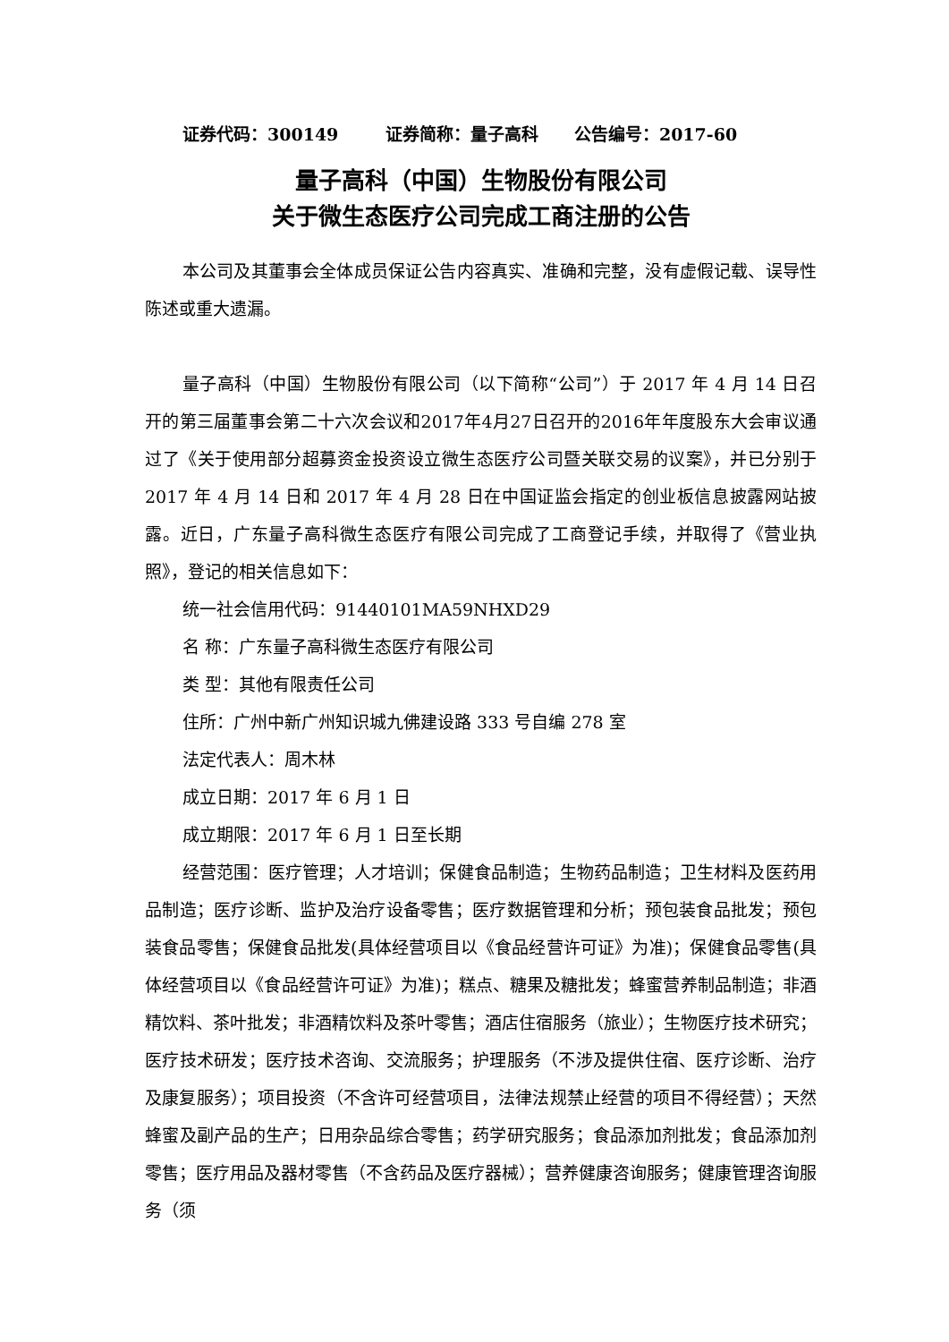证券代码：300149 证券简称：量子高科 公告编号：2017-60
量子高科（中国）生物股份有限公司
关于微生态医疗公司完成工商注册的公告
本公司及其董事会全体成员保证公告内容真实、准确和完整，没有虚假记载、误导性陈述或重大遗漏。
量子高科（中国）生物股份有限公司（以下简称“公司”）于 2017 年 4 月 14 日召开的第三届董事会第二十六次会议和2017年4月27日召开的2016年年度股东大会审议通过了《关于使用部分超募资金投资设立微生态医疗公司暨关联交易的议案》，并已分别于 2017 年 4 月 14 日和 2017 年 4 月 28 日在中国证监会指定的创业板信息披露网站披露。近日，广东量子高科微生态医疗有限公司完成了工商登记手续，并取得了《营业执照》，登记的相关信息如下：
统一社会信用代码：91440101MA59NHXD29
名 称：广东量子高科微生态医疗有限公司
类 型：其他有限责任公司
住所：广州中新广州知识城九佛建设路 333 号自编 278 室
法定代表人：周木林
成立日期：2017 年 6 月 1 日
成立期限：2017 年 6 月 1 日至长期
经营范围：医疗管理；人才培训；保健食品制造；生物药品制造；卫生材料及医药用品制造；医疗诊断、监护及治疗设备零售；医疗数据管理和分析；预包装食品批发；预包装食品零售；保健食品批发(具体经营项目以《食品经营许可证》为准)；保健食品零售(具体经营项目以《食品经营许可证》为准)；糕点、糖果及糖批发；蜂蜜营养制品制造；非酒精饮料、茶叶批发；非酒精饮料及茶叶零售；酒店住宿服务（旅业）；生物医疗技术研究；医疗技术研发；医疗技术咨询、交流服务；护理服务（不涉及提供住宿、医疗诊断、治疗及康复服务）；项目投资（不含许可经营项目，法律法规禁止经营的项目不得经营）；天然蜂蜜及副产品的生产；日用杂品综合零售；药学研究服务；食品添加剂批发；食品添加剂零售；医疗用品及器材零售（不含药品及医疗器械）；营养健康咨询服务；健康管理咨询服务（须